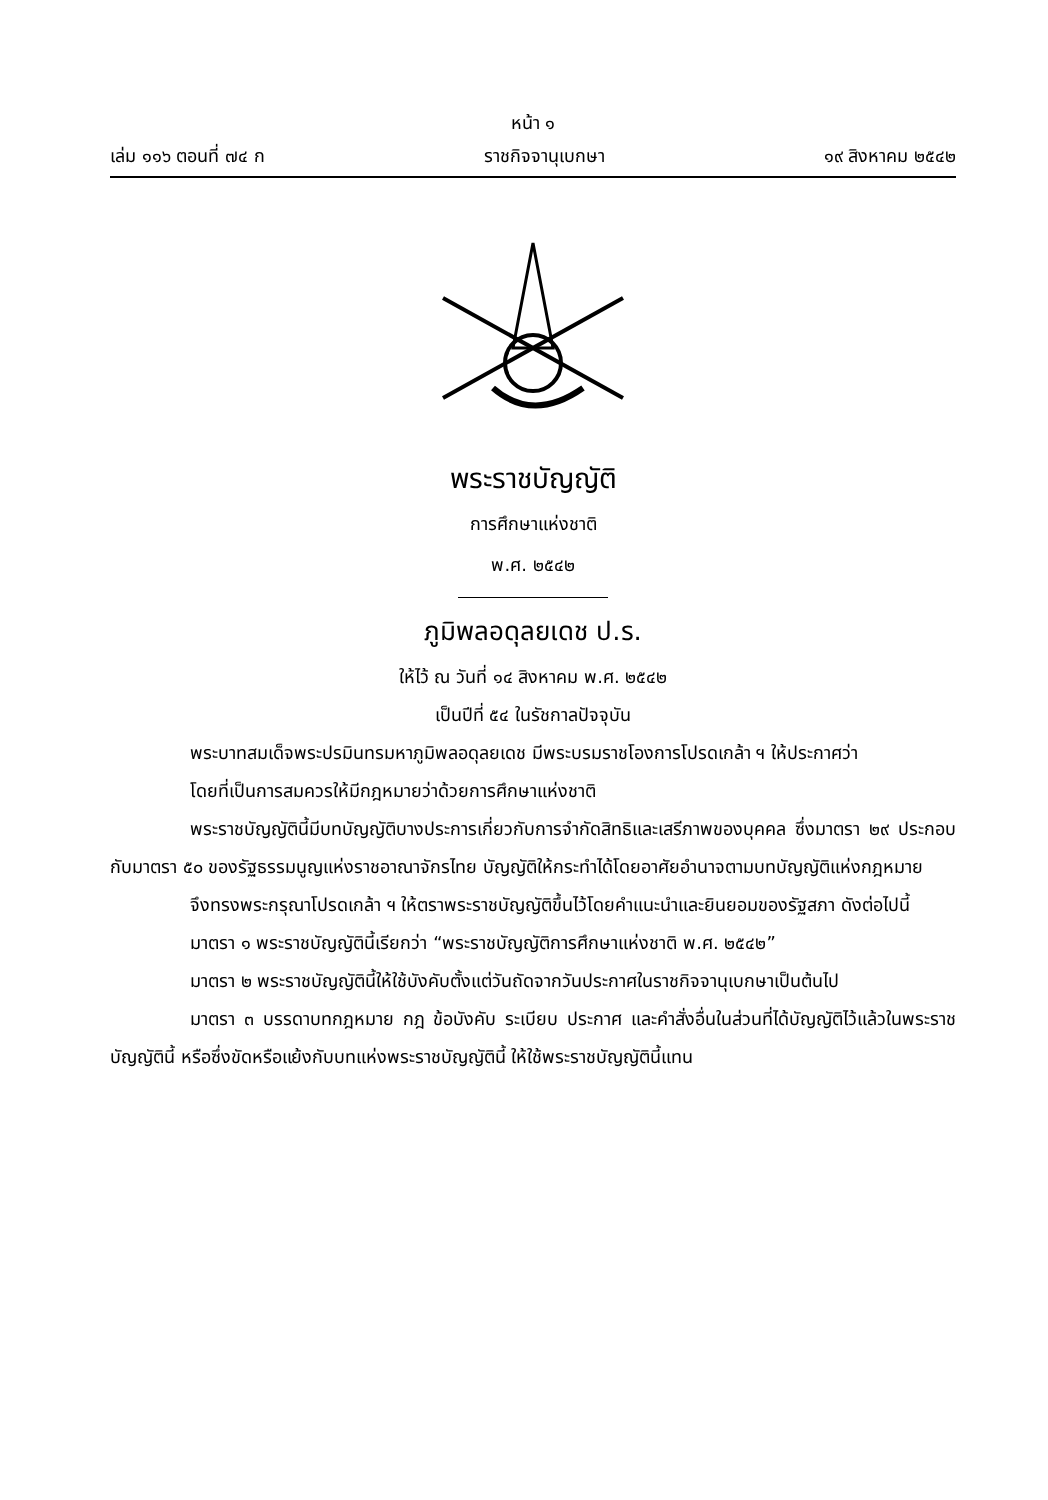หน้า ๑
เล่ม ๑๑๖ ตอนที่ ๗๔ ก ราชกิจจานุเบกษา ๑๙ สิงหาคม ๒๕๔๒
พระราชบัญญัติ
การศึกษาแห่งชาติ
พ.ศ. ๒๕๔๒
ภูมิพลอดุลยเดช ป.ร.
ให้ไว้ ณ วันที่ ๑๔ สิงหาคม พ.ศ. ๒๕๔๒
เป็นปีที่ ๕๔ ในรัชกาลปัจจุบัน
พระบาทสมเด็จพระปรมินทรมหาภูมิพลอดุลยเดช มีพระบรมราชโองการโปรดเกล้า ฯ ให้ประกาศว่า
โดยที่เป็นการสมควรให้มีกฎหมายว่าด้วยการศึกษาแห่งชาติ
พระราชบัญญัตินี้มีบทบัญญัติบางประการเกี่ยวกับการจำกัดสิทธิและเสรีภาพของบุคคล ซึ่งมาตรา ๒๙ ประกอบกับมาตรา ๕๐ ของรัฐธรรมนูญแห่งราชอาณาจักรไทย บัญญัติให้กระทำได้โดยอาศัยอำนาจตามบทบัญญัติแห่งกฎหมาย
จึงทรงพระกรุณาโปรดเกล้า ฯ ให้ตราพระราชบัญญัติขึ้นไว้โดยคำแนะนำและยินยอมของรัฐสภา ดังต่อไปนี้
มาตรา ๑ พระราชบัญญัตินี้เรียกว่า “พระราชบัญญัติการศึกษาแห่งชาติ พ.ศ. ๒๕๔๒”
มาตรา ๒ พระราชบัญญัตินี้ให้ใช้บังคับตั้งแต่วันถัดจากวันประกาศในราชกิจจานุเบกษาเป็นต้นไป
มาตรา ๓ บรรดาบทกฎหมาย กฎ ข้อบังคับ ระเบียบ ประกาศ และคำสั่งอื่นในส่วนที่ได้บัญญัติไว้แล้วในพระราชบัญญัตินี้ หรือซึ่งขัดหรือแย้งกับบทแห่งพระราชบัญญัตินี้ ให้ใช้พระราชบัญญัตินี้แทน